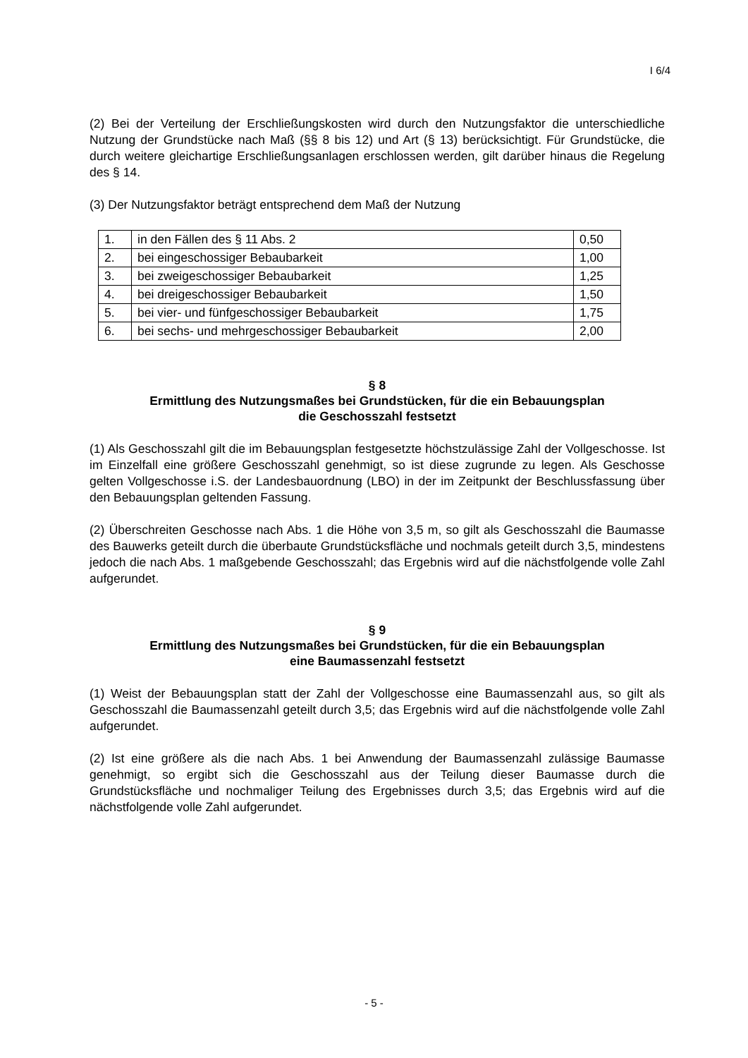I 6/4
(2) Bei der Verteilung der Erschließungskosten wird durch den Nutzungsfaktor die unterschiedliche Nutzung der Grundstücke nach Maß (§§ 8 bis 12) und Art (§ 13) berücksichtigt. Für Grundstücke, die durch weitere gleichartige Erschließungsanlagen erschlossen werden, gilt darüber hinaus die Regelung des § 14.
(3) Der Nutzungsfaktor beträgt entsprechend dem Maß der Nutzung
| 1. | in den Fällen des § 11 Abs. 2 | 0,50 |
| 2. | bei eingeschossiger Bebaubarkeit | 1,00 |
| 3. | bei zweigeschossiger Bebaubarkeit | 1,25 |
| 4. | bei dreigeschossiger Bebaubarkeit | 1,50 |
| 5. | bei vier- und fünfgeschossiger Bebaubarkeit | 1,75 |
| 6. | bei sechs- und mehrgeschossiger Bebaubarkeit | 2,00 |
§ 8
Ermittlung des Nutzungsmaßes bei Grundstücken, für die ein Bebauungsplan
die Geschosszahl festsetzt
(1) Als Geschosszahl gilt die im Bebauungsplan festgesetzte höchstzulässige Zahl der Vollgeschosse. Ist im Einzelfall eine größere Geschosszahl genehmigt, so ist diese zugrunde zu legen. Als Geschosse gelten Vollgeschosse i.S. der Landesbauordnung (LBO) in der im Zeitpunkt der Beschlussfassung über den Bebauungsplan geltenden Fassung.
(2) Überschreiten Geschosse nach Abs. 1 die Höhe von 3,5 m, so gilt als Geschosszahl die Baumasse des Bauwerks geteilt durch die überbaute Grundstücksfläche und nochmals geteilt durch 3,5, mindestens jedoch die nach Abs. 1 maßgebende Geschosszahl; das Ergebnis wird auf die nächstfolgende volle Zahl aufgerundet.
§ 9
Ermittlung des Nutzungsmaßes bei Grundstücken, für die ein Bebauungsplan
eine Baumassenzahl festsetzt
(1) Weist der Bebauungsplan statt der Zahl der Vollgeschosse eine Baumassenzahl aus, so gilt als Geschosszahl die Baumassenzahl geteilt durch 3,5; das Ergebnis wird auf die nächstfolgende volle Zahl aufgerundet.
(2) Ist eine größere als die nach Abs. 1 bei Anwendung der Baumassenzahl zulässige Baumasse genehmigt, so ergibt sich die Geschosszahl aus der Teilung dieser Baumasse durch die Grundstücksfläche und nochmaliger Teilung des Ergebnisses durch 3,5; das Ergebnis wird auf die nächstfolgende volle Zahl aufgerundet.
- 5 -